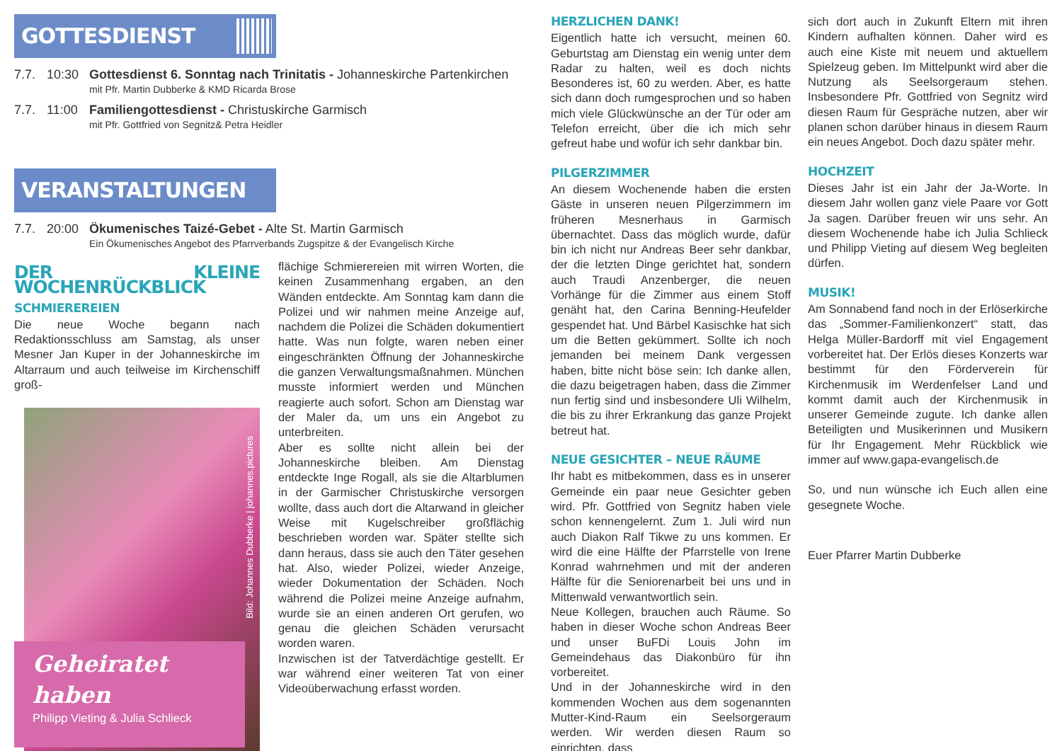GOTTESDIENST
7.7. 10:30 Gottesdienst 6. Sonntag nach Trinitatis - Johanneskirche Partenkirchen
mit Pfr. Martin Dubberke & KMD Ricarda Brose
7.7. 11:00 Familiengottesdienst - Christuskirche Garmisch
mit Pfr. Gottfried von Segnitz& Petra Heidler
VERANSTALTUNGEN
7.7. 20:00 Ökumenisches Taizé-Gebet - Alte St. Martin Garmisch
Ein Ökumenisches Angebot des Pfarrverbands Zugspitze & der Evangelisch Kirche
DER KLEINE WOCHENRÜCKBLICK
SCHMIEREREIEN
Die neue Woche begann nach Redaktionsschluss am Samstag, als unser Mesner Jan Kuper in der Johanneskirche im Altarraum und auch teilweise im Kirchenschiff groß-
Bild: Johannes Dubberke | johannes.pictures
Geheiratet haben
Philipp Vieting & Julia Schlieck
flächige Schmierereien mit wirren Worten, die keinen Zusammenhang ergaben, an den Wänden entdeckte. Am Sonntag kam dann die Polizei und wir nahmen meine Anzeige auf, nachdem die Polizei die Schäden dokumentiert hatte. Was nun folgte, waren neben einer eingeschränkten Öffnung der Johanneskirche die ganzen Verwaltungsmaßnahmen. München musste informiert werden und München reagierte auch sofort. Schon am Dienstag war der Maler da, um uns ein Angebot zu unterbreiten.
Aber es sollte nicht allein bei der Johanneskirche bleiben. Am Dienstag entdeckte Inge Rogall, als sie die Altarblumen in der Garmischer Christuskirche versorgen wollte, dass auch dort die Altarwand in gleicher Weise mit Kugelschreiber großflächig beschrieben worden war. Später stellte sich dann heraus, dass sie auch den Täter gesehen hat. Also, wieder Polizei, wieder Anzeige, wieder Dokumentation der Schäden. Noch während die Polizei meine Anzeige aufnahm, wurde sie an einen anderen Ort gerufen, wo genau die gleichen Schäden verursacht worden waren.
Inzwischen ist der Tatverdächtige gestellt. Er war während einer weiteren Tat von einer Videoüberwachung erfasst worden.
HERZLICHEN DANK!
Eigentlich hatte ich versucht, meinen 60. Geburtstag am Dienstag ein wenig unter dem Radar zu halten, weil es doch nichts Besonderes ist, 60 zu werden. Aber, es hatte sich dann doch rumgesprochen und so haben mich viele Glückwünsche an der Tür oder am Telefon erreicht, über die ich mich sehr gefreut habe und wofür ich sehr dankbar bin.
PILGERZIMMER
An diesem Wochenende haben die ersten Gäste in unseren neuen Pilgerzimmern im früheren Mesnerhaus in Garmisch übernachtet. Dass das möglich wurde, dafür bin ich nicht nur Andreas Beer sehr dankbar, der die letzten Dinge gerichtet hat, sondern auch Traudi Anzenberger, die neuen Vorhänge für die Zimmer aus einem Stoff genäht hat, den Carina Benning-Heufelder gespendet hat. Und Bärbel Kasischke hat sich um die Betten gekümmert. Sollte ich noch jemanden bei meinem Dank vergessen haben, bitte nicht böse sein: Ich danke allen, die dazu beigetragen haben, dass die Zimmer nun fertig sind und insbesondere Uli Wilhelm, die bis zu ihrer Erkrankung das ganze Projekt betreut hat.
NEUE GESICHTER – NEUE RÄUME
Ihr habt es mitbekommen, dass es in unserer Gemeinde ein paar neue Gesichter geben wird. Pfr. Gottfried von Segnitz haben viele schon kennengelernt. Zum 1. Juli wird nun auch Diakon Ralf Tikwe zu uns kommen. Er wird die eine Hälfte der Pfarrstelle von Irene Konrad wahrnehmen und mit der anderen Hälfte für die Seniorenarbeit bei uns und in Mittenwald verwantwortlich sein.
Neue Kollegen, brauchen auch Räume. So haben in dieser Woche schon Andreas Beer und unser BuFDi Louis John im Gemeindehaus das Diakonbüro für ihn vorbereitet.
Und in der Johanneskirche wird in den kommenden Wochen aus dem sogenannten Mutter-Kind-Raum ein Seelsorgeraum werden. Wir werden diesen Raum so einrichten, dass
sich dort auch in Zukunft Eltern mit ihren Kindern aufhalten können. Daher wird es auch eine Kiste mit neuem und aktuellem Spielzeug geben. Im Mittelpunkt wird aber die Nutzung als Seelsorgeraum stehen. Insbesondere Pfr. Gottfried von Segnitz wird diesen Raum für Gespräche nutzen, aber wir planen schon darüber hinaus in diesem Raum ein neues Angebot. Doch dazu später mehr.
HOCHZEIT
Dieses Jahr ist ein Jahr der Ja-Worte. In diesem Jahr wollen ganz viele Paare vor Gott Ja sagen. Darüber freuen wir uns sehr. An diesem Wochenende habe ich Julia Schlieck und Philipp Vieting auf diesem Weg begleiten dürfen.
MUSIK!
Am Sonnabend fand noch in der Erlöserkirche das „Sommer-Familienkonzert“ statt, das Helga Müller-Bardorff mit viel Engagement vorbereitet hat. Der Erlös dieses Konzerts war bestimmt für den Förderverein für Kirchenmusik im Werdenfelser Land und kommt damit auch der Kirchenmusik in unserer Gemeinde zugute. Ich danke allen Beteiligten und Musikerinnen und Musikern für Ihr Engagement. Mehr Rückblick wie immer auf www.gapa-evangelisch.de
So, und nun wünsche ich Euch allen eine gesegnete Woche.
Euer Pfarrer Martin Dubberke